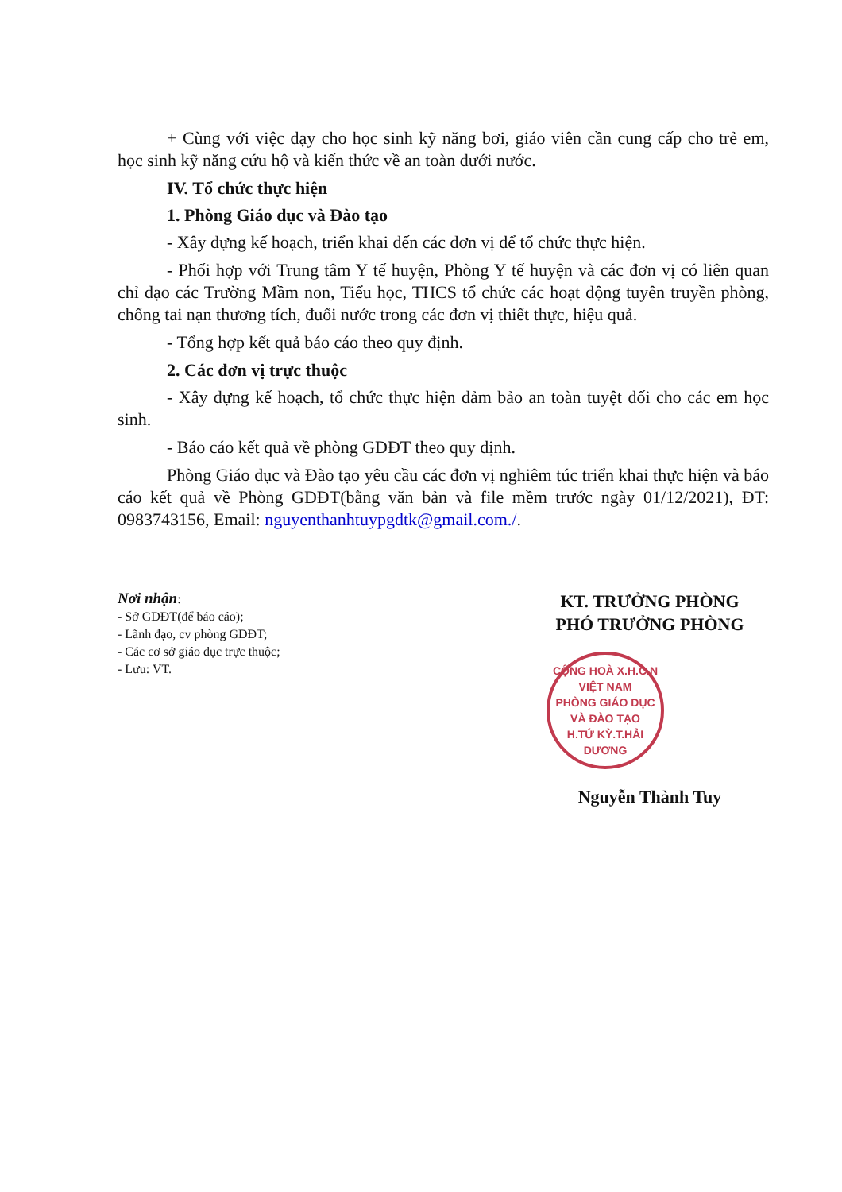+ Cùng với việc dạy cho học sinh kỹ năng bơi, giáo viên cần cung cấp cho trẻ em, học sinh kỹ năng cứu hộ và kiến thức về an toàn dưới nước.
IV. Tổ chức thực hiện
1. Phòng Giáo dục và Đào tạo
- Xây dựng kế hoạch, triển khai đến các đơn vị để tổ chức thực hiện.
- Phối hợp với Trung tâm Y tế huyện, Phòng Y tế huyện và các đơn vị có liên quan chỉ đạo các Trường Mầm non, Tiểu học, THCS tổ chức các hoạt động tuyên truyền phòng, chống tai nạn thương tích, đuối nước trong các đơn vị thiết thực, hiệu quả.
- Tổng hợp kết quả báo cáo theo quy định.
2. Các đơn vị trực thuộc
- Xây dựng kế hoạch, tổ chức thực hiện đảm bảo an toàn tuyệt đối cho các em học sinh.
- Báo cáo kết quả về phòng GDĐT theo quy định.
Phòng Giáo dục và Đào tạo yêu cầu các đơn vị nghiêm túc triển khai thực hiện và báo cáo kết quả về Phòng GDĐT(bằng văn bản và file mềm trước ngày 01/12/2021), ĐT: 0983743156, Email: nguyenthanhtuypgdtk@gmail.com./.
Nơi nhận:
- Sở GDĐT(để báo cáo);
- Lãnh đạo, cv phòng GDĐT;
- Các cơ sở giáo dục trực thuộc;
- Lưu: VT.
KT. TRƯỞNG PHÒNG
PHÓ TRƯỞNG PHÒNG
CỘNG HOÀ X.H.C.N VIỆT NAM
PHÒNG GIÁO DỤC
VÀ ĐÀO TẠO
H.TỨ KỲ.T.HẢI DƯƠNG
Nguyễn Thành Tuy